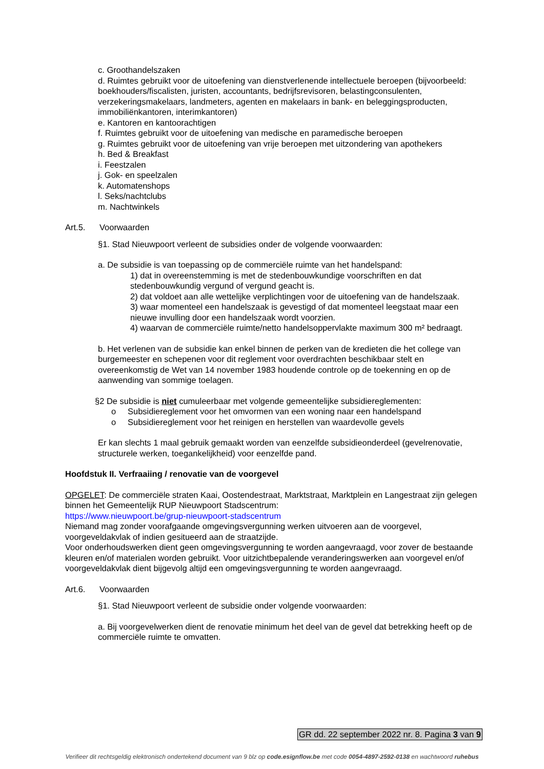c. Groothandelszaken
d. Ruimtes gebruikt voor de uitoefening van dienstverlenende intellectuele beroepen (bijvoorbeeld: boekhouders/fiscalisten, juristen, accountants, bedrijfsrevisoren, belastingconsulenten, verzekeringsmakelaars, landmeters, agenten en makelaars in bank- en beleggingsproducten, immobiliënkantoren, interimkantoren)
e. Kantoren en kantoorachtigen
f. Ruimtes gebruikt voor de uitoefening van medische en paramedische beroepen
g. Ruimtes gebruikt voor de uitoefening van vrije beroepen met uitzondering van apothekers
h. Bed & Breakfast
i. Feestzalen
j. Gok- en speelzalen
k. Automatenshops
l. Seks/nachtclubs
m. Nachtwinkels
Art.5. Voorwaarden
§1. Stad Nieuwpoort verleent de subsidies onder de volgende voorwaarden:
a. De subsidie is van toepassing op de commerciële ruimte van het handelspand:
1) dat in overeenstemming is met de stedenbouwkundige voorschriften en dat stedenbouwkundig vergund of vergund geacht is.
2) dat voldoet aan alle wettelijke verplichtingen voor de uitoefening van de handelszaak.
3) waar momenteel een handelszaak is gevestigd of dat momenteel leegstaat maar een nieuwe invulling door een handelszaak wordt voorzien.
4) waarvan de commerciële ruimte/netto handelsoppervlakte maximum 300 m² bedraagt.
b. Het verlenen van de subsidie kan enkel binnen de perken van de kredieten die het college van burgemeester en schepenen voor dit reglement voor overdrachten beschikbaar stelt en overeenkomstig de Wet van 14 november 1983 houdende controle op de toekenning en op de aanwending van sommige toelagen.
§2 De subsidie is niet cumuleerbaar met volgende gemeentelijke subsidiereglementen:
o Subsidiereglement voor het omvormen van een woning naar een handelspand
o Subsidiereglement voor het reinigen en herstellen van waardevolle gevels
Er kan slechts 1 maal gebruik gemaakt worden van eenzelfde subsidieonderdeel (gevelrenovatie, structurele werken, toegankelijkheid) voor eenzelfde pand.
Hoofdstuk II. Verfraaiing / renovatie van de voorgevel
OPGELET: De commerciële straten Kaai, Oostendestraat, Marktstraat, Marktplein en Langestraat zijn gelegen binnen het Gemeentelijk RUP Nieuwpoort Stadscentrum:
https://www.nieuwpoort.be/grup-nieuwpoort-stadscentrum
Niemand mag zonder voorafgaande omgevingsvergunning werken uitvoeren aan de voorgevel, voorgeveldakvlak of indien gesitueerd aan de straatzijde.
Voor onderhoudswerken dient geen omgevingsvergunning te worden aangevraagd, voor zover de bestaande kleuren en/of materialen worden gebruikt. Voor uitzichtbepalende veranderingswerken aan voorgevel en/of voorgeveldakvlak dient bijgevolg altijd een omgevingsvergunning te worden aangevraagd.
Art.6. Voorwaarden
§1. Stad Nieuwpoort verleent de subsidie onder volgende voorwaarden:
a. Bij voorgevelwerken dient de renovatie minimum het deel van de gevel dat betrekking heeft op de commerciële ruimte te omvatten.
GR dd. 22 september 2022 nr. 8. Pagina 3 van 9
Verifieer dit rechtsgeldig elektronisch ondertekend document van 9 blz op code.esignflow.be met code 0054-4897-2592-0138 en wachtwoord ruhebus